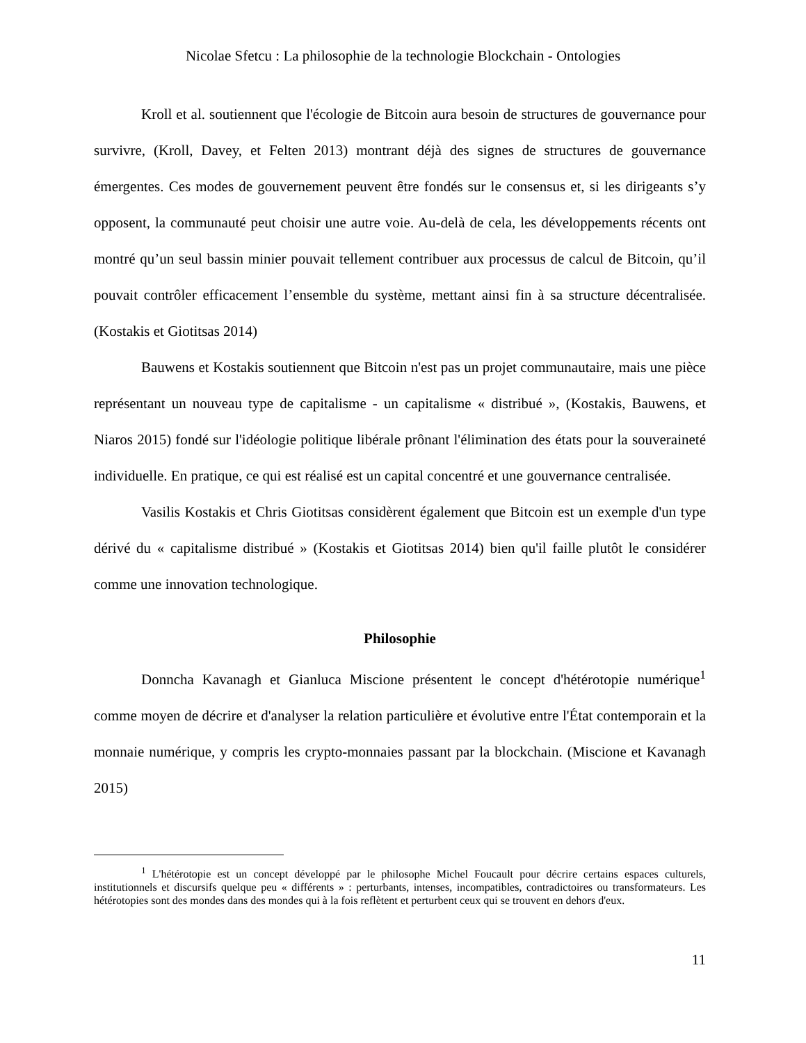Nicolae Sfetcu : La philosophie de la technologie Blockchain - Ontologies
Kroll et al. soutiennent que l'écologie de Bitcoin aura besoin de structures de gouvernance pour survivre, (Kroll, Davey, et Felten 2013) montrant déjà des signes de structures de gouvernance émergentes. Ces modes de gouvernement peuvent être fondés sur le consensus et, si les dirigeants s’y opposent, la communauté peut choisir une autre voie. Au-delà de cela, les développements récents ont montré qu’un seul bassin minier pouvait tellement contribuer aux processus de calcul de Bitcoin, qu’il pouvait contrôler efficacement l’ensemble du système, mettant ainsi fin à sa structure décentralisée. (Kostakis et Giotitsas 2014)
Bauwens et Kostakis soutiennent que Bitcoin n'est pas un projet communautaire, mais une pièce représentant un nouveau type de capitalisme - un capitalisme « distribué », (Kostakis, Bauwens, et Niaros 2015) fondé sur l'idéologie politique libérale prônant l'élimination des états pour la souveraineté individuelle. En pratique, ce qui est réalisé est un capital concentré et une gouvernance centralisée.
Vasilis Kostakis et Chris Giotitsas considèrent également que Bitcoin est un exemple d'un type dérivé du « capitalisme distribué » (Kostakis et Giotitsas 2014) bien qu'il faille plutôt le considérer comme une innovation technologique.
Philosophie
Donncha Kavanagh et Gianluca Miscione présentent le concept d'hétérotopie numérique<sup>1</sup> comme moyen de décrire et d'analyser la relation particulière et évolutive entre l'État contemporain et la monnaie numérique, y compris les crypto-monnaies passant par la blockchain. (Miscione et Kavanagh 2015)
<sup>1</sup> L'hétérotopie est un concept développé par le philosophe Michel Foucault pour décrire certains espaces culturels, institutionnels et discursifs quelque peu « différents » : perturbants, intenses, incompatibles, contradictoires ou transformateurs. Les hétérotopies sont des mondes dans des mondes qui à la fois reflètent et perturbent ceux qui se trouvent en dehors d'eux.
11